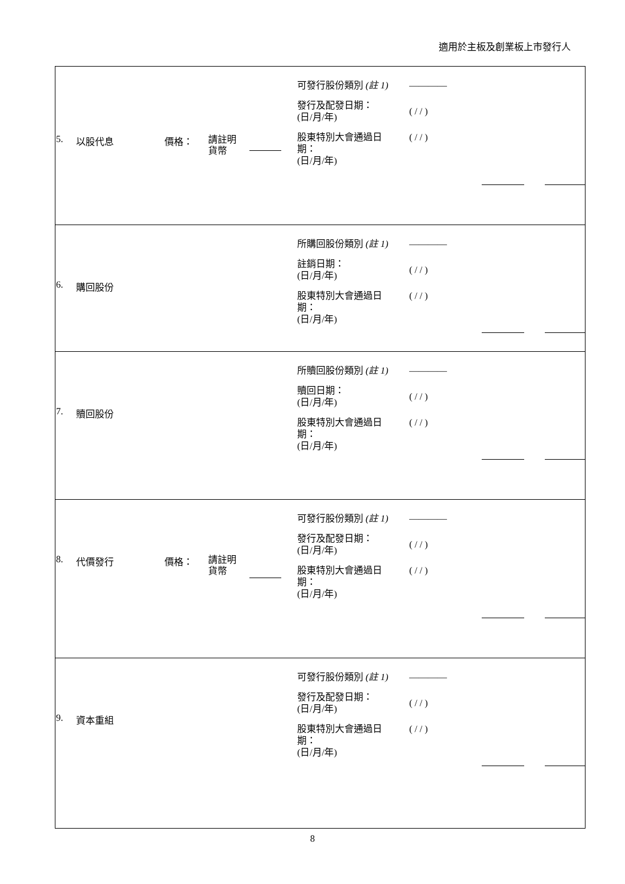適用於主板及創業板上市發行人
| 5. 以股代息 價格： 請註明 貨幣 可發行股份類別 (註 1) 發行及配發日期： (日/月/年) 股東特別大會通過日 期： (日/月/年) ———— ( / / ) ( / / ) |
| 6. 購回股份 所購回股份類別 (註 1) 註銷日期： (日/月/年) 股東特別大會通過日 期： (日/月/年) ———— ( / / ) ( / / ) |
| 7. 贖回股份 所贖回股份類別 (註 1) 贖回日期： (日/月/年) 股東特別大會通過日 期： (日/月/年) ———— ( / / ) ( / / ) |
| 8. 代價發行 價格： 請註明 貨幣 可發行股份類別 (註 1) 發行及配發日期： (日/月/年) 股東特別大會通過日 期： (日/月/年) ———— ( / / ) ( / / ) |
| 9. 資本重組 可發行股份類別 (註 1) 發行及配發日期： (日/月/年) 股東特別大會通過日 期： (日/月/年) ———— ( / / ) ( / / ) |
8